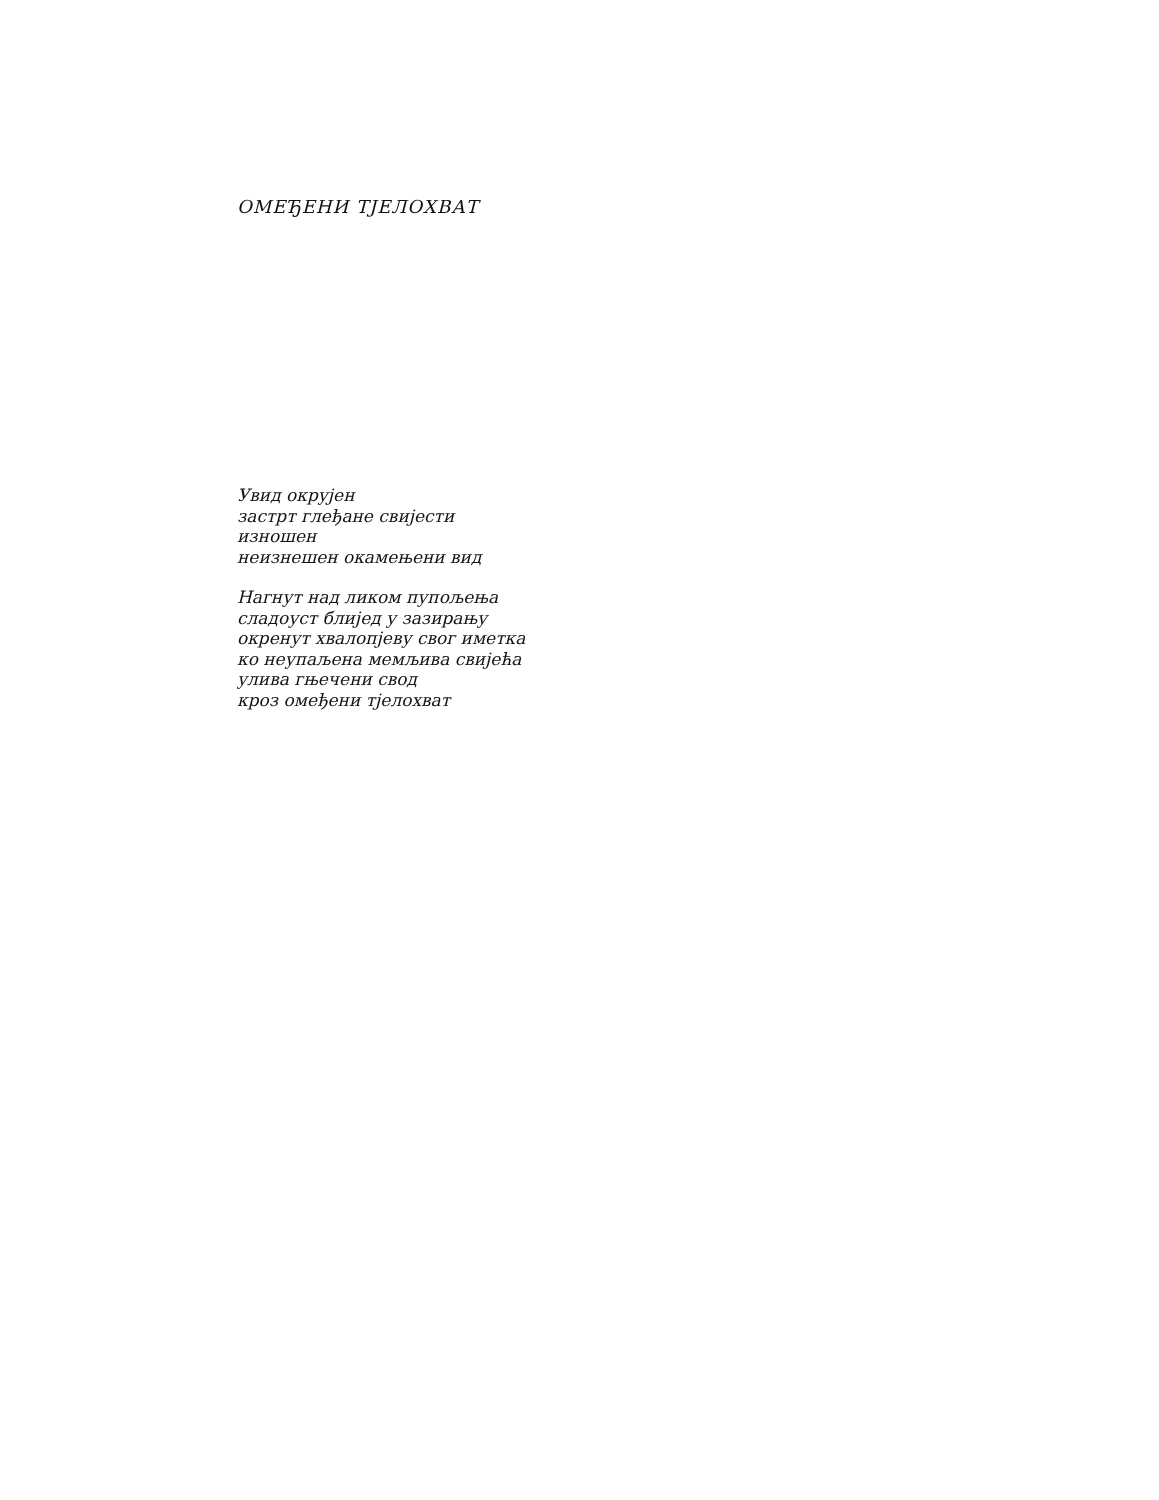ОМЕЂЕНИ ТЈЕЛОХВАТ
Увид окрујен
застрт глеђане свијести
изношен
неизнешен окамењени вид
Нагнут над ликом пупољења
сладоуст блијед у зазирању
окренут хвалопјеву свог иметка
ко неупаљена мемљива свијећа
улива гњечени свод
кроз омеђени тјелохват